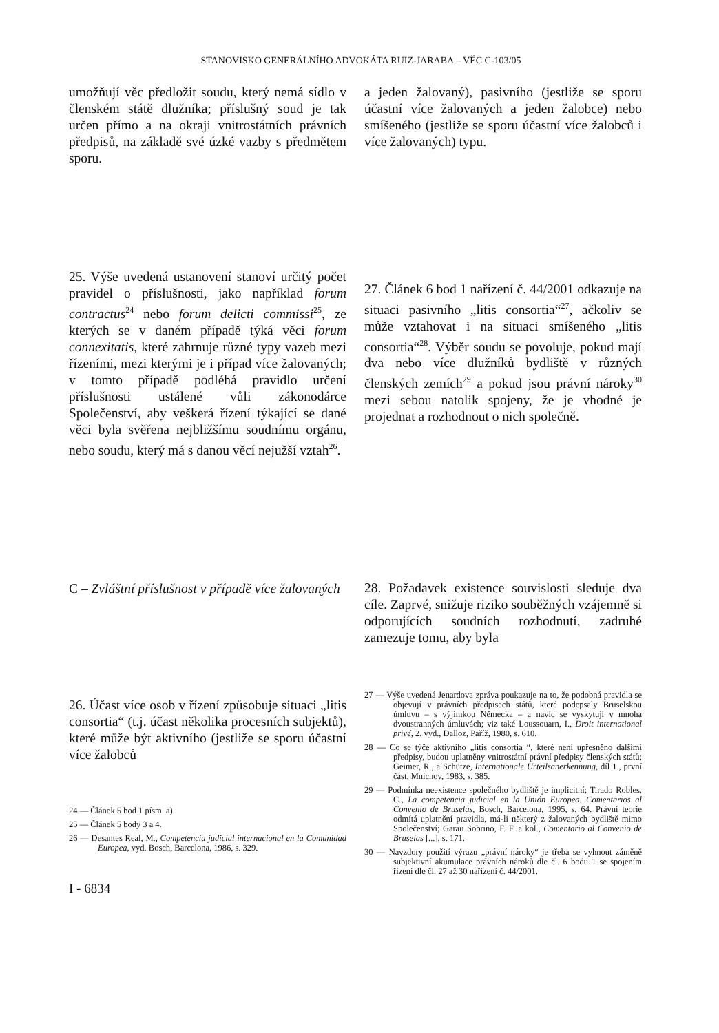STANOVISKO GENERÁLNÍHO ADVOKÁTA RUIZ-JARABA – VĚC C-103/05
umožňují věc předložit soudu, který nemá sídlo v členském státě dlužníka; příslušný soud je tak určen přímo a na okraji vnitrostátních právních předpisů, na základě své úzké vazby s předmětem sporu.
25. Výše uvedená ustanovení stanoví určitý počet pravidel o příslušnosti, jako například forum contractus<sup>24</sup> nebo forum delicti commissi<sup>25</sup>, ze kterých se v daném případě týká věci forum connexitatis, které zahrnuje různé typy vazeb mezi řízeními, mezi kterými je i případ více žalovaných; v tomto případě podléhá pravidlo určení příslušnosti ustálené vůli zákonodárce Společenství, aby veškerá řízení týkající se dané věci byla svěřena nejbližšímu soudnímu orgánu, nebo soudu, který má s danou věcí nejužší vztah<sup>26</sup>.
C – Zvláštní příslušnost v případě více žalovaných
26. Účast více osob v řízení způsobuje situaci „litis consortia“ (t.j. účast několika procesních subjektů), které může být aktivního (jestliže se sporu účastní více žalobců
24 — Článek 5 bod 1 písm. a).
25 — Článek 5 body 3 a 4.
26 — Desantes Real, M., Competencia judicial internacional en la Comunidad Europea, vyd. Bosch, Barcelona, 1986, s. 329.
I - 6834
a jeden žalovaný), pasivního (jestliže se sporu účastní více žalovaných a jeden žalobce) nebo smíšeného (jestliže se sporu účastní více žalobců i více žalovaných) typu.
27. Článek 6 bod 1 nařízení č. 44/2001 odkazuje na situaci pasivního „litis consortia“<sup>27</sup>, ačkoliv se může vztahovat i na situaci smíšeného „litis consortia“<sup>28</sup>. Výběr soudu se povoluje, pokud mají dva nebo více dlužníků bydliště v různých členských zemích<sup>29</sup> a pokud jsou právní nároky<sup>30</sup> mezi sebou natolik spojeny, že je vhodné je projednat a rozhodnout o nich společně.
28. Požadavek existence souvislosti sleduje dva cíle. Zaprvé, snižuje riziko souběžných vzájemně si odporujících soudních rozhodnutí, zadruhé zamezuje tomu, aby byla
27 — Výše uvedená Jenardova zpráva poukazuje na to, že podobná pravidla se objevují v právních předpisech států, které podepsaly Bruselskou úmluvu – s výjimkou Německa – a navíc se vyskytují v mnoha dvoustranných úmluvách; viz také Loussouarn, I., Droit international privé, 2. vyd., Dalloz, Paříž, 1980, s. 610.
28 — Co se týče aktivního „litis consortia “, které není upřesněno dalšími předpisy, budou uplatněny vnitrostátní právní předpisy členských států; Geimer, R., a Schütze, Internationale Urteilsanerkennung, díl 1., první část, Mnichov, 1983, s. 385.
29 — Podmínka neexistence společného bydliště je implicitní; Tirado Robles, C., La competencia judicial en la Unión Europea. Comentarios al Convenio de Bruselas, Bosch, Barcelona, 1995, s. 64. Právní teorie odmítá uplatnění pravidla, má-li některý z žalovaných bydliště mimo Společenství; Garau Sobrino, F. F. a kol., Comentario al Convenio de Bruselas [...], s. 171.
30 — Navzdory použití výrazu „právní nároky“ je třeba se vyhnout záměně subjektivní akumulace právních nároků dle čl. 6 bodu 1 se spojením řízení dle čl. 27 až 30 nařízení č. 44/2001.